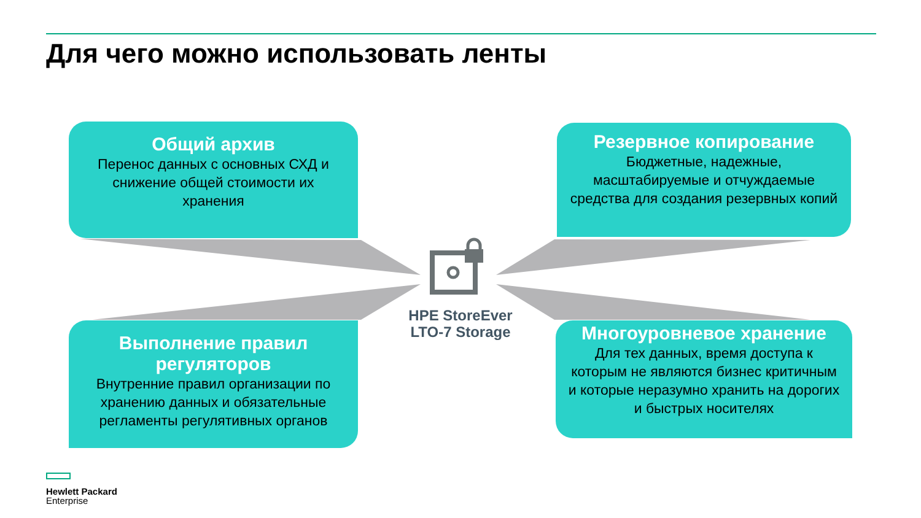Для чего можно использовать ленты
Общий архив
Перенос данных с основных СХД и снижение общей стоимости их хранения
Резервное копирование
Бюджетные, надежные, масштабируемые и отчуждаемые средства для создания резервных копий
Выполнение правил регуляторов
Внутренние правил организации по хранению данных и обязательные регламенты регулятивных органов
Многоуровневое хранение
Для тех данных, время доступа к которым не являются бизнес критичным и которые неразумно хранить на дорогих и быстрых носителях
HPE StoreEver LTO-7 Storage
Hewlett Packard
Enterprise